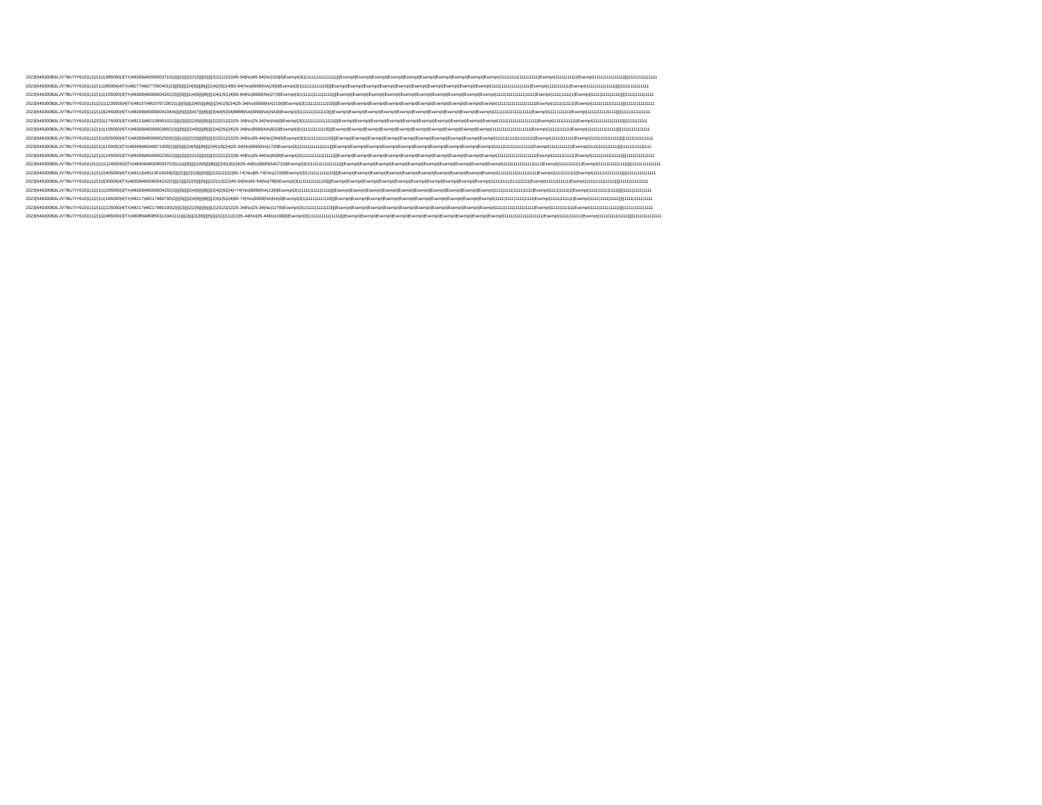2023|549300B3LJV7BU7IY610|1|1|2|1|1|385000|3|TX|48309|48309003710|2|||||2|||||2|2|2|||||2|||||2|2|1|2|2|2|45-54|No|45-54|No|103|0|Exempt|3|1|1111|1111|1111||||Exempt|Exempt|Exempt|Exempt|Exempt|Exempt|Exempt|Exempt|Exempt|Exempt|1111|1111|1111|1111|Exempt|1111|1111|1|Exempt|1111|1111|1111|||||1111|1111|1111
2023|549300B3LJV7BU7IY610|1|1|2|1|1|85000|4|TX|48277|48277000401|2|||||5|||||2|4|5|||||8|||||2|4|2|5|2|4|55-64|Yes|9999|NA|29|0|Exempt|3|1|1111|1111|10||||Exempt|Exempt|Exempt|Exempt|Exempt|Exempt|Exempt|Exempt|Exempt|Exempt|1111|1111|1111|1111|Exempt|1111|1111|1|Exempt|1111|1111|1111|||||1111|1111|1111
2023|549300B3LJV7BU7IY610|1|1|2|1|1|155000|3|TX|48309|48309004202|2|||||5|||||1|4|5|||||8|||||1|4|1|5|1|4|55-64|No|9999|NA|27|0|Exempt|3|1|1111|1111|1111||||Exempt|Exempt|Exempt|Exempt|Exempt|Exempt|Exempt|Exempt|Exempt|Exempt|1111|1111|1111|1111|Exempt|1111|1111|1|Exempt|1111|1111|1111|||||1111|1111|1111
2023|549300B3LJV7BU7IY610|1|31|2|1|1|235000|4|TX|48157|48157672902|1|||||5|||||2|4|5|||||8|||||2|4|1|5|2|4|25-34|No|9999|NA|219|0|Exempt|3|1|1111|1111|10||||Exempt|Exempt|Exempt|Exempt|Exempt|Exempt|Exempt|Exempt|Exempt|Exempt|1111|1111|1111|1111|Exempt|1111|1111|1|Exempt|1111|1111|1111|||||1111|1111|1111
2023|549300B3LJV7BU7IY610|1|1|2|1|3|245000|4|TX|48309|48309004104|4|||||5|||||3|4|7|||||8|||||3|4|4|5|3|4|8888|NA|9999|NA|NA|0|Exempt|3|1|1111|1111|10||||Exempt|Exempt|Exempt|Exempt|Exempt|Exempt|Exempt|Exempt|Exempt|Exempt|1111|1111|1111|1111|Exempt|1111|1111|1|Exempt|1111|1111|1111|||||1111|1111|1111
2023|549300B3LJV7BU7IY610|1|1|2|2|1|175000|3|TX|48213|48213950102|2|||||2|||||2|2|5|||||5|||||2|2|2|1|2|2|25-34|No|25-34|No|NA|0|Exempt|3|1|1111|1111|1111||||Exempt|Exempt|Exempt|Exempt|Exempt|Exempt|Exempt|Exempt|Exempt|Exempt|1111|1111|1111|1111|Exempt|1111|1111|1|Exempt|1111|1111|1111|||||1111|1111|
2023|549300B3LJV7BU7IY610|1|1|2|1|1|105000|4|TX|48309|48309003802|2|||||5|||||2|4|5|||||8|||||2|4|2|5|2|4|25-34|No|9999|NA|92|0|Exempt|3|1|1111|1111|10||||Exempt|Exempt|Exempt|Exempt|Exempt|Exempt|Exempt|Exempt|Exempt|Exempt|1111|1111|1111|1111|Exempt|1111|1111|1|Exempt|1111|1111|1111|||||1111|1111|1111
2023|549300B3LJV7BU7IY610|1|1|2|1|1|505000|4|TX|48309|48309002503|2|||||1|||||2|2|5|||||5|||||2|2|2|1|2|2|25-34|No|35-44|No|294|0|Exempt|3|1|1111|1111|10||||Exempt|Exempt|Exempt|Exempt|Exempt|Exempt|Exempt|Exempt|Exempt|Exempt|1111|1111|1111|1111|Exempt|1111|1111|1|Exempt|1111|1111|1111|||||1111|1111|1111
2023|549300B3LJV7BU7IY610|1|2|2|1|1|15000|3|TX|48349|48349971000|2|||||5|||||2|4|5|||||8|||||2|4|1|5|2|4|25-34|No|9999|NA|17|0|Exempt|3|1|1111|1111|1111||||Exempt|Exempt|Exempt|Exempt|Exempt|Exempt|Exempt|Exempt|Exempt|Exempt|1111|1111|1111|1111|Exempt|1111|1111|1|Exempt|1111|1111|1111|||||1111|1111|1111
2023|549300B3LJV7BU7IY610|1|1|2|1|1|245000|3|TX|48309|48309002302|2|||||2|||||2|2|2|||||2|||||2|2|2|1|2|2|35-44|No|35-44|No|83|0|Exempt|3|1|1111|1111|1111||||Exempt|Exempt|Exempt|Exempt|Exempt|Exempt|Exempt|Exempt|Exempt|Exempt|1111|1111|1111|1111|Exempt|1111|1111|1|Exempt|1111|1111|1111|||||1111|1111|1111
2023|549300B3LJV7BU7IY610|1|31|2|1|1|245000|3|TX|48309|48309003703|1|11||||5|||||2|4|5|||||8|||||2|4|1|5|2|4|35-44|No|9999|NA|72|0|Exempt|3|1|1111|1111|1111||||Exempt|Exempt|Exempt|Exempt|Exempt|Exempt|Exempt|Exempt|Exempt|Exempt|1111|1111|1111|1111|Exempt|1111|1111|1|Exempt|1111|1111|1111|||||1111|1111|1111
2023|549300B3LJV7BU7IY610|1|1|2|1|2|405000|4|TX|48113|48113019039|2|||||2|||||2|2|3|||||5|||||2|2|1|2|2|2|65-74|Yes|65-74|Yes|215|0|Exempt|3|1|1111|1111|10||||Exempt|Exempt|Exempt|Exempt|Exempt|Exempt|Exempt|Exempt|Exempt|Exempt|1111|1111|1111|1111|Exempt|1111|1111|1|Exempt|1111|1111|1111|||||1111|1111|1111
2023|549300B3LJV7BU7IY610|1|1|2|1|3|35000|4|TX|48309|48309004202|2|||||2|||||2|2|5|||||5|||||2|2|1|2|2|2|45-54|No|45-54|No|78|0|Exempt|3|1|1111|1111|10||||Exempt|Exempt|Exempt|Exempt|Exempt|Exempt|Exempt|Exempt|Exempt|Exempt|1111|1111|1111|1111|Exempt|1111|1111|1|Exempt|1111|1111|1111|||||1111|1111|1111
2023|549300B3LJV7BU7IY610|1|1|2|1|1|205000|3|TX|48309|48309004202|2|||||5|||||2|4|5|||||8|||||2|4|2|5|2|4|>74|Yes|9999|NA|13|0|Exempt|3|1|1111|1111|1111||||Exempt|Exempt|Exempt|Exempt|Exempt|Exempt|Exempt|Exempt|Exempt|Exempt|1111|1111|1111|1111|Exempt|1111|1111|1|Exempt|1111|1111|1111|||||1111|1111|1111
2023|549300B3LJV7BU7IY610|1|1|2|1|1|165000|4|TX|48217|48217960700|2|||||5|||||2|4|5|||||8|||||2|4|1|5|2|4|65-74|Yes|9999|NA|NA|0|Exempt|3|1|1111|1111|10||||Exempt|Exempt|Exempt|Exempt|Exempt|Exempt|Exempt|Exempt|Exempt|Exempt|1111|1111|1111|1111|Exempt|1111|1111|1|Exempt|1111|1111|1111|||||1111|1111|1111
2023|549300B3LJV7BU7IY610|1|1|2|1|1|225000|4|TX|48217|48217960100|2|||||2|||||2|2|5|||||5|||||2|2|1|2|2|2|25-34|No|25-34|No|117|0|Exempt|3|1|1111|1111|10||||Exempt|Exempt|Exempt|Exempt|Exempt|Exempt|Exempt|Exempt|Exempt|Exempt|1111|1111|1111|1111|Exempt|1111|1111|1|Exempt|1111|1111|1111|||||1111|1111|1111
2023|549300B3LJV7BU7IY610|1|1|2|1|1|465000|3|TX|48085|48085031334|1|11||||2|||||2|2|6|||||5|||||2|2|2|1|2|2|35-44|No|35-44|No|166|0|Exempt|3|1|1111|1111|1111||||Exempt|Exempt|Exempt|Exempt|Exempt|Exempt|Exempt|Exempt|Exempt|Exempt|1111|1111|1111|1111|Exempt|1111|1111|1|Exempt|1111|1111|1111|||||1111|1111|1111